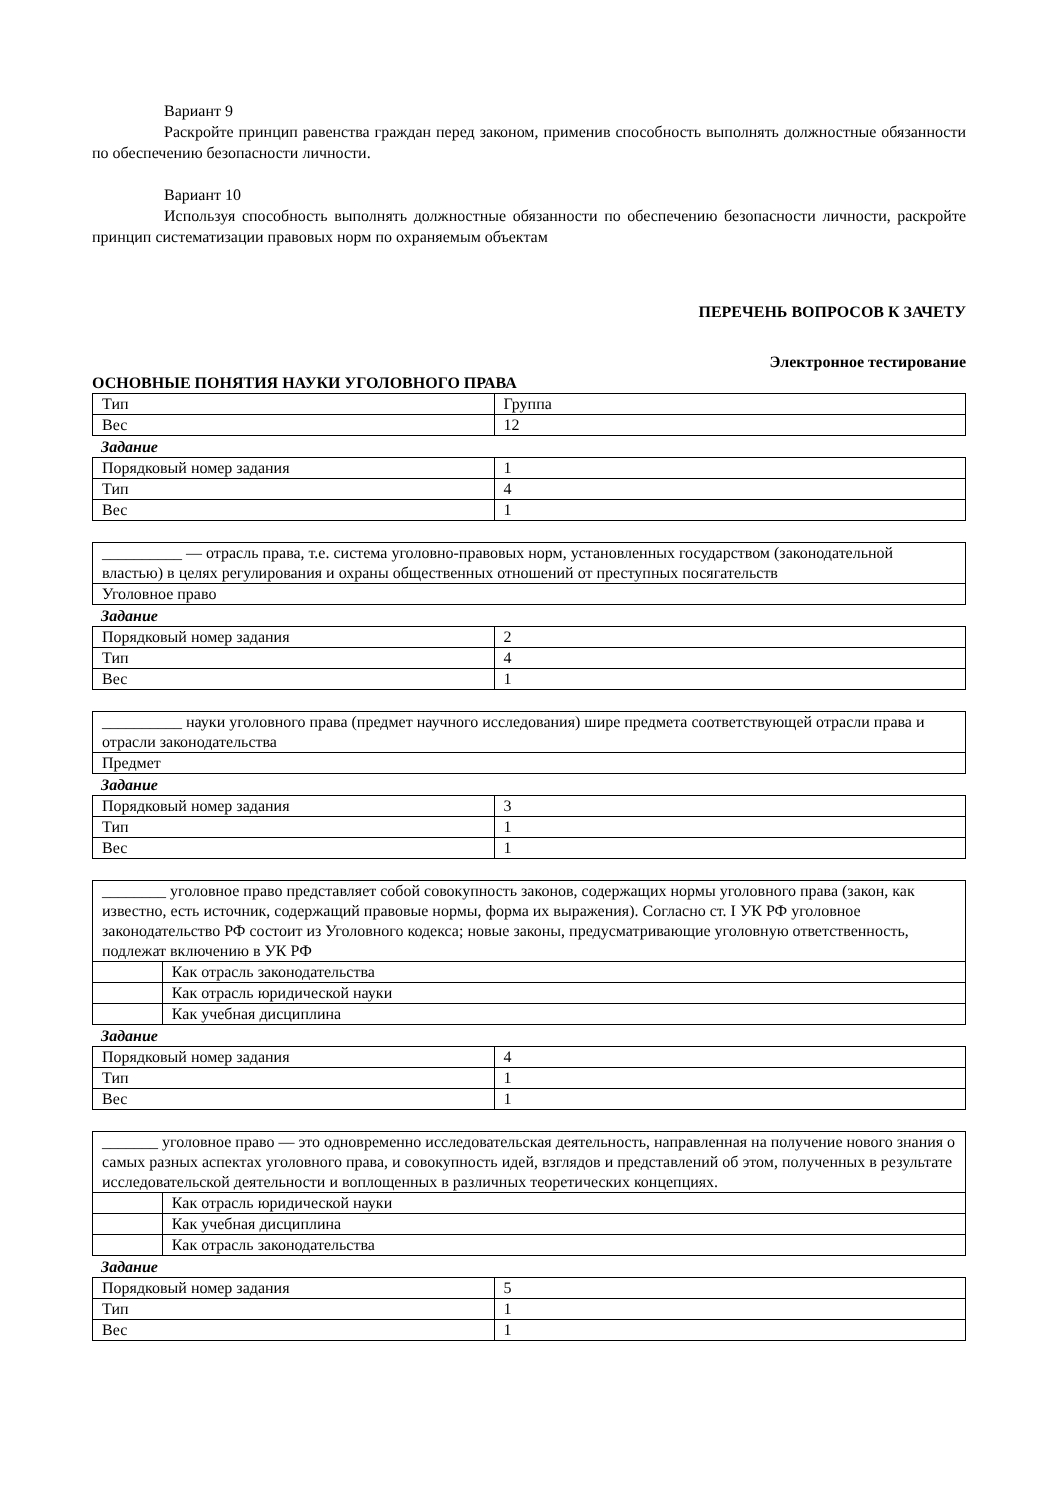Вариант 9
Раскройте принцип равенства граждан перед законом, применив способность выполнять должностные обязанности по обеспечению безопасности личности.
Вариант 10
Используя способность выполнять должностные обязанности по обеспечению безопасности личности, раскройте принцип систематизации правовых норм по охраняемым объектам
ПЕРЕЧЕНЬ ВОПРОСОВ К ЗАЧЕТУ
Электронное тестирование
ОСНОВНЫЕ ПОНЯТИЯ НАУКИ УГОЛОВНОГО ПРАВА
| Тип | Группа |
| Вес | 12 |
Задание
| Порядковый номер задания | 1 |
| Тип | 4 |
| Вес | 1 |
| __________ — отрасль права, т.е. система уголовно-правовых норм, установленных государством (законодательной властью) в целях регулирования и охраны общественных отношений от преступных посягательств |
| Уголовное право |
Задание
| Порядковый номер задания | 2 |
| Тип | 4 |
| Вес | 1 |
| __________ науки уголовного права (предмет научного исследования) шире предмета соответствующей отрасли права и отрасли законодательства |
| Предмет |
Задание
| Порядковый номер задания | 3 |
| Тип | 1 |
| Вес | 1 |
| ________ уголовное право представляет собой совокупность законов, содержащих нормы уголовного права (закон, как известно, есть источник, содержащий правовые нормы, форма их выражения). Согласно ст. I УК РФ уголовное законодательство РФ состоит из Уголовного кодекса; новые законы, предусматривающие уголовную ответственность, подлежат включению в УК РФ | |
| | Как отрасль законодательства |
| | Как отрасль юридической науки |
| | Как учебная дисциплина |
Задание
| Порядковый номер задания | 4 |
| Тип | 1 |
| Вес | 1 |
| _______ уголовное право — это одновременно исследовательская деятельность, направленная на получение нового знания о самых разных аспектах уголовного права, и совокупность идей, взглядов и представлений об этом, полученных в результате исследовательской деятельности и воплощенных в различных теоретических концепциях. | |
| | Как отрасль юридической науки |
| | Как учебная дисциплина |
| | Как отрасль законодательства |
Задание
| Порядковый номер задания | 5 |
| Тип | 1 |
| Вес | 1 |